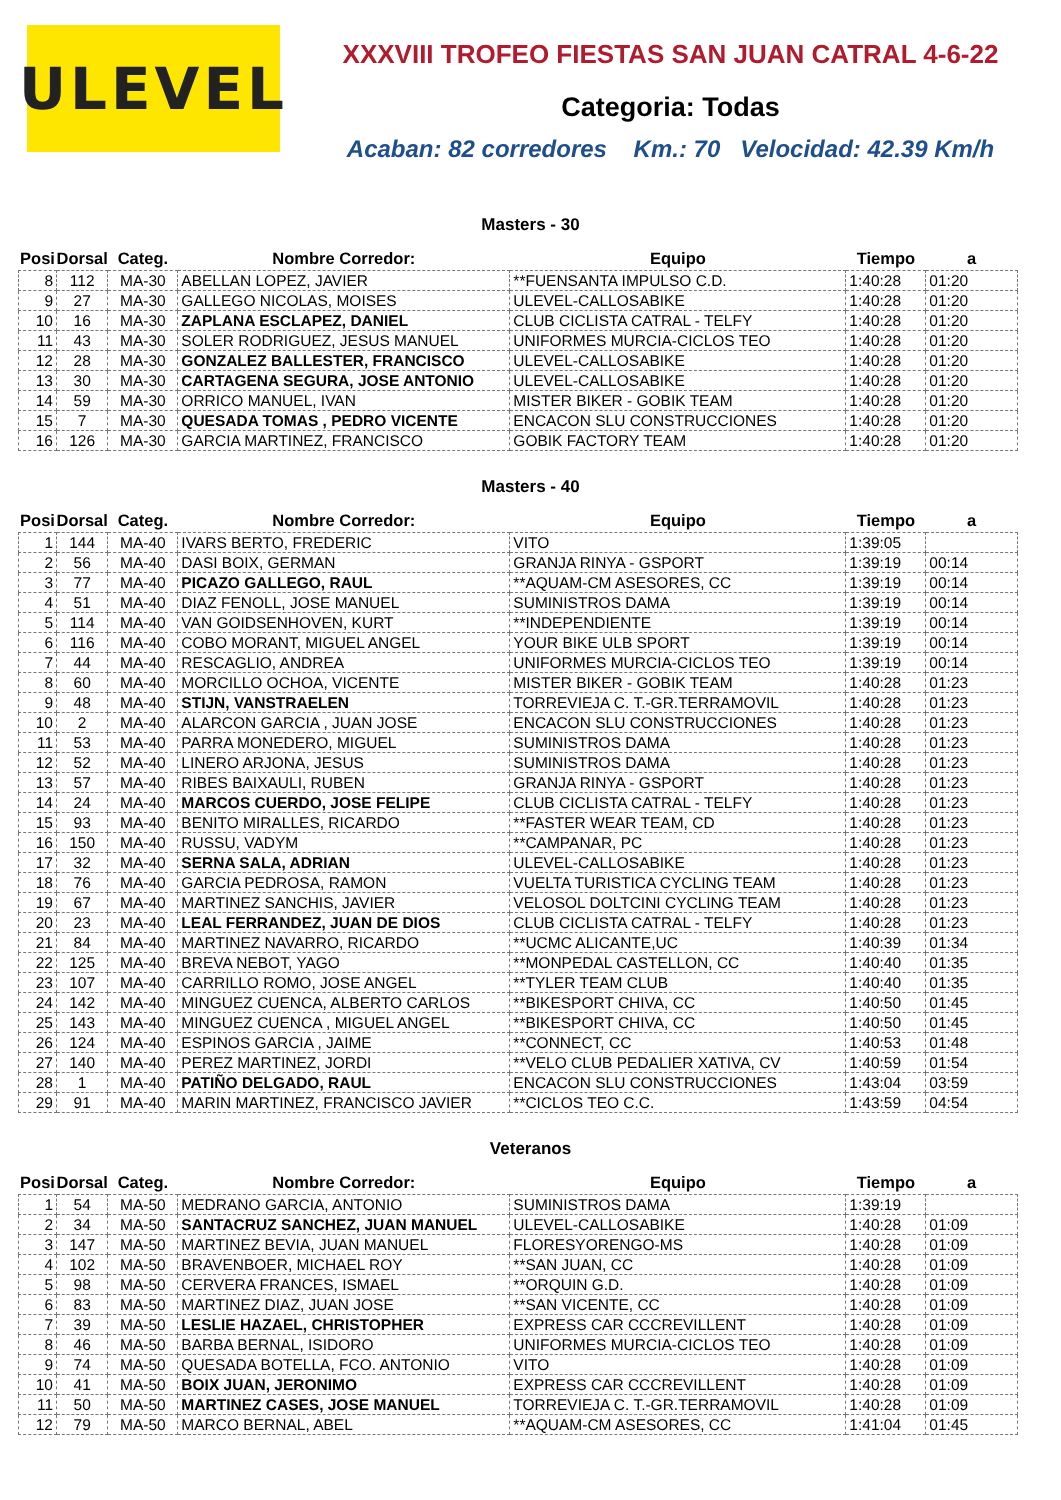ULEVEL
XXXVIII TROFEO FIESTAS SAN JUAN CATRAL 4-6-22
Categoria: Todas
Acaban: 82 corredores Km.: 70 Velocidad: 42.39 Km/h
Masters - 30
| Posi | Dorsal | Categ. | Nombre Corredor: | Equipo | Tiempo | a |
| --- | --- | --- | --- | --- | --- | --- |
| 8 | 112 | MA-30 | ABELLAN LOPEZ, JAVIER | **FUENSANTA IMPULSO C.D. | 1:40:28 | 01:20 |
| 9 | 27 | MA-30 | GALLEGO NICOLAS, MOISES | ULEVEL-CALLOSABIKE | 1:40:28 | 01:20 |
| 10 | 16 | MA-30 | ZAPLANA ESCLAPEZ, DANIEL | CLUB CICLISTA CATRAL - TELFY | 1:40:28 | 01:20 |
| 11 | 43 | MA-30 | SOLER RODRIGUEZ, JESUS MANUEL | UNIFORMES MURCIA-CICLOS TEO | 1:40:28 | 01:20 |
| 12 | 28 | MA-30 | GONZALEZ BALLESTER, FRANCISCO | ULEVEL-CALLOSABIKE | 1:40:28 | 01:20 |
| 13 | 30 | MA-30 | CARTAGENA SEGURA, JOSE ANTONIO | ULEVEL-CALLOSABIKE | 1:40:28 | 01:20 |
| 14 | 59 | MA-30 | ORRICO MANUEL, IVAN | MISTER BIKER - GOBIK TEAM | 1:40:28 | 01:20 |
| 15 | 7 | MA-30 | QUESADA TOMAS , PEDRO VICENTE | ENCACON SLU CONSTRUCCIONES | 1:40:28 | 01:20 |
| 16 | 126 | MA-30 | GARCIA MARTINEZ, FRANCISCO | GOBIK FACTORY TEAM | 1:40:28 | 01:20 |
Masters - 40
| Posi | Dorsal | Categ. | Nombre Corredor: | Equipo | Tiempo | a |
| --- | --- | --- | --- | --- | --- | --- |
| 1 | 144 | MA-40 | IVARS BERTO, FREDERIC | VITO | 1:39:05 | |
| 2 | 56 | MA-40 | DASI BOIX, GERMAN | GRANJA RINYA - GSPORT | 1:39:19 | 00:14 |
| 3 | 77 | MA-40 | PICAZO GALLEGO, RAUL | **AQUAM-CM ASESORES, CC | 1:39:19 | 00:14 |
| 4 | 51 | MA-40 | DIAZ FENOLL, JOSE MANUEL | SUMINISTROS DAMA | 1:39:19 | 00:14 |
| 5 | 114 | MA-40 | VAN GOIDSENHOVEN, KURT | **INDEPENDIENTE | 1:39:19 | 00:14 |
| 6 | 116 | MA-40 | COBO MORANT, MIGUEL ANGEL | YOUR BIKE ULB SPORT | 1:39:19 | 00:14 |
| 7 | 44 | MA-40 | RESCAGLIO, ANDREA | UNIFORMES MURCIA-CICLOS TEO | 1:39:19 | 00:14 |
| 8 | 60 | MA-40 | MORCILLO OCHOA, VICENTE | MISTER BIKER - GOBIK TEAM | 1:40:28 | 01:23 |
| 9 | 48 | MA-40 | STIJN, VANSTRAELEN | TORREVIEJA C. T.-GR.TERRAMOVIL | 1:40:28 | 01:23 |
| 10 | 2 | MA-40 | ALARCON GARCIA , JUAN JOSE | ENCACON SLU CONSTRUCCIONES | 1:40:28 | 01:23 |
| 11 | 53 | MA-40 | PARRA MONEDERO, MIGUEL | SUMINISTROS DAMA | 1:40:28 | 01:23 |
| 12 | 52 | MA-40 | LINERO ARJONA, JESUS | SUMINISTROS DAMA | 1:40:28 | 01:23 |
| 13 | 57 | MA-40 | RIBES BAIXAULI, RUBEN | GRANJA RINYA - GSPORT | 1:40:28 | 01:23 |
| 14 | 24 | MA-40 | MARCOS CUERDO, JOSE FELIPE | CLUB CICLISTA CATRAL - TELFY | 1:40:28 | 01:23 |
| 15 | 93 | MA-40 | BENITO MIRALLES, RICARDO | **FASTER WEAR TEAM, CD | 1:40:28 | 01:23 |
| 16 | 150 | MA-40 | RUSSU, VADYM | **CAMPANAR, PC | 1:40:28 | 01:23 |
| 17 | 32 | MA-40 | SERNA SALA, ADRIAN | ULEVEL-CALLOSABIKE | 1:40:28 | 01:23 |
| 18 | 76 | MA-40 | GARCIA PEDROSA, RAMON | VUELTA TURISTICA CYCLING TEAM | 1:40:28 | 01:23 |
| 19 | 67 | MA-40 | MARTINEZ SANCHIS, JAVIER | VELOSOL DOLTCINI CYCLING TEAM | 1:40:28 | 01:23 |
| 20 | 23 | MA-40 | LEAL FERRANDEZ, JUAN DE DIOS | CLUB CICLISTA CATRAL - TELFY | 1:40:28 | 01:23 |
| 21 | 84 | MA-40 | MARTINEZ NAVARRO, RICARDO | **UCMC ALICANTE,UC | 1:40:39 | 01:34 |
| 22 | 125 | MA-40 | BREVA NEBOT, YAGO | **MONPEDAL CASTELLON, CC | 1:40:40 | 01:35 |
| 23 | 107 | MA-40 | CARRILLO ROMO, JOSE ANGEL | **TYLER TEAM CLUB | 1:40:40 | 01:35 |
| 24 | 142 | MA-40 | MINGUEZ CUENCA, ALBERTO CARLOS | **BIKESPORT CHIVA, CC | 1:40:50 | 01:45 |
| 25 | 143 | MA-40 | MINGUEZ CUENCA , MIGUEL ANGEL | **BIKESPORT CHIVA, CC | 1:40:50 | 01:45 |
| 26 | 124 | MA-40 | ESPINOS GARCIA , JAIME | **CONNECT, CC | 1:40:53 | 01:48 |
| 27 | 140 | MA-40 | PEREZ MARTINEZ, JORDI | **VELO CLUB PEDALIER XATIVA, CV | 1:40:59 | 01:54 |
| 28 | 1 | MA-40 | PATIÑO DELGADO, RAUL | ENCACON SLU CONSTRUCCIONES | 1:43:04 | 03:59 |
| 29 | 91 | MA-40 | MARIN MARTINEZ, FRANCISCO JAVIER | **CICLOS TEO C.C. | 1:43:59 | 04:54 |
Veteranos
| Posi | Dorsal | Categ. | Nombre Corredor: | Equipo | Tiempo | a |
| --- | --- | --- | --- | --- | --- | --- |
| 1 | 54 | MA-50 | MEDRANO GARCIA, ANTONIO | SUMINISTROS DAMA | 1:39:19 | |
| 2 | 34 | MA-50 | SANTACRUZ SANCHEZ, JUAN MANUEL | ULEVEL-CALLOSABIKE | 1:40:28 | 01:09 |
| 3 | 147 | MA-50 | MARTINEZ BEVIA, JUAN MANUEL | FLORESYORENGO-MS | 1:40:28 | 01:09 |
| 4 | 102 | MA-50 | BRAVENBOER, MICHAEL ROY | **SAN JUAN, CC | 1:40:28 | 01:09 |
| 5 | 98 | MA-50 | CERVERA FRANCES, ISMAEL | **ORQUIN G.D. | 1:40:28 | 01:09 |
| 6 | 83 | MA-50 | MARTINEZ DIAZ, JUAN JOSE | **SAN VICENTE, CC | 1:40:28 | 01:09 |
| 7 | 39 | MA-50 | LESLIE HAZAEL, CHRISTOPHER | EXPRESS CAR CCCREVILLENT | 1:40:28 | 01:09 |
| 8 | 46 | MA-50 | BARBA BERNAL, ISIDORO | UNIFORMES MURCIA-CICLOS TEO | 1:40:28 | 01:09 |
| 9 | 74 | MA-50 | QUESADA BOTELLA, FCO. ANTONIO | VITO | 1:40:28 | 01:09 |
| 10 | 41 | MA-50 | BOIX JUAN, JERONIMO | EXPRESS CAR CCCREVILLENT | 1:40:28 | 01:09 |
| 11 | 50 | MA-50 | MARTINEZ CASES, JOSE MANUEL | TORREVIEJA C. T.-GR.TERRAMOVIL | 1:40:28 | 01:09 |
| 12 | 79 | MA-50 | MARCO BERNAL, ABEL | **AQUAM-CM ASESORES, CC | 1:41:04 | 01:45 |